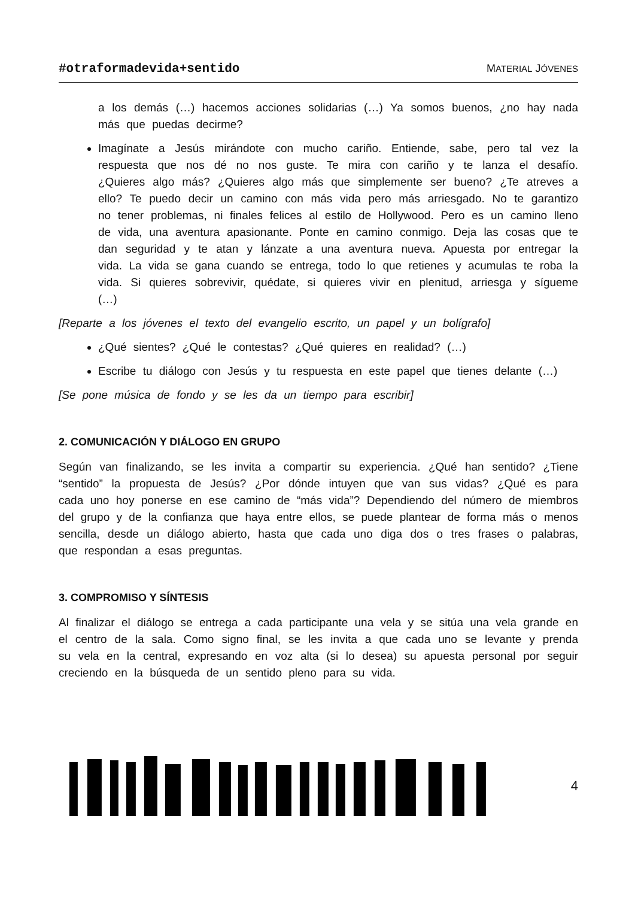#otraformadevida+sentido MATERIAL JÓVENES
a los demás (…) hacemos acciones solidarias (…) Ya somos buenos, ¿no hay nada más que puedas decirme?
Imagínate a Jesús mirándote con mucho cariño. Entiende, sabe, pero tal vez la respuesta que nos dé no nos guste. Te mira con cariño y te lanza el desafío. ¿Quieres algo más? ¿Quieres algo más que simplemente ser bueno? ¿Te atreves a ello? Te puedo decir un camino con más vida pero más arriesgado. No te garantizo no tener problemas, ni finales felices al estilo de Hollywood. Pero es un camino lleno de vida, una aventura apasionante. Ponte en camino conmigo. Deja las cosas que te dan seguridad y te atan y lánzate a una aventura nueva. Apuesta por entregar la vida. La vida se gana cuando se entrega, todo lo que retienes y acumulas te roba la vida. Si quieres sobrevivir, quédate, si quieres vivir en plenitud, arriesga y sígueme (…)
[Reparte a los jóvenes el texto del evangelio escrito, un papel y un bolígrafo]
¿Qué sientes? ¿Qué le contestas? ¿Qué quieres en realidad? (…)
Escribe tu diálogo con Jesús y tu respuesta en este papel que tienes delante (…)
[Se pone música de fondo y se les da un tiempo para escribir]
2. COMUNICACIÓN Y DIÁLOGO EN GRUPO
Según van finalizando, se les invita a compartir su experiencia. ¿Qué han sentido? ¿Tiene “sentido” la propuesta de Jesús? ¿Por dónde intuyen que van sus vidas? ¿Qué es para cada uno hoy ponerse en ese camino de “más vida”? Dependiendo del número de miembros del grupo y de la confianza que haya entre ellos, se puede plantear de forma más o menos sencilla, desde un diálogo abierto, hasta que cada uno diga dos o tres frases o palabras, que respondan a esas preguntas.
3. COMPROMISO Y SÍNTESIS
Al finalizar el diálogo se entrega a cada participante una vela y se sitúa una vela grande en el centro de la sala. Como signo final, se les invita a que cada uno se levante y prenda su vela en la central, expresando en voz alta (si lo desea) su apuesta personal por seguir creciendo en la búsqueda de un sentido pleno para su vida.
4